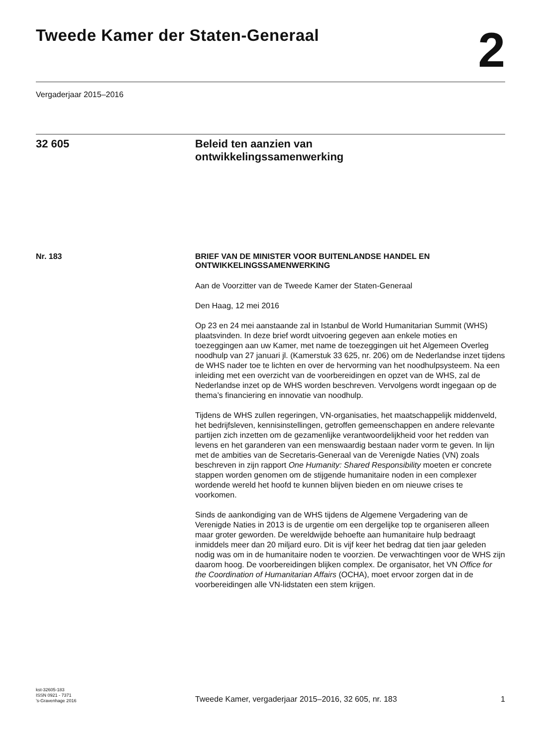Tweede Kamer der Staten-Generaal
2
Vergaderjaar 2015–2016
32 605 Beleid ten aanzien van
ontwikkelingssamenwerking
Nr. 183
BRIEF VAN DE MINISTER VOOR BUITENLANDSE HANDEL EN ONTWIKKELINGSSAMENWERKING
Aan de Voorzitter van de Tweede Kamer der Staten-Generaal
Den Haag, 12 mei 2016
Op 23 en 24 mei aanstaande zal in Istanbul de World Humanitarian Summit (WHS) plaatsvinden. In deze brief wordt uitvoering gegeven aan enkele moties en toezeggingen aan uw Kamer, met name de toezeggingen uit het Algemeen Overleg noodhulp van 27 januari jl. (Kamerstuk 33 625, nr. 206) om de Nederlandse inzet tijdens de WHS nader toe te lichten en over de hervorming van het noodhulpsysteem. Na een inleiding met een overzicht van de voorbereidingen en opzet van de WHS, zal de Nederlandse inzet op de WHS worden beschreven. Vervolgens wordt ingegaan op de thema’s financiering en innovatie van noodhulp.
Tijdens de WHS zullen regeringen, VN-organisaties, het maatschappelijk middenveld, het bedrijfsleven, kennisinstellingen, getroffen gemeenschappen en andere relevante partijen zich inzetten om de gezamenlijke verantwoordelijkheid voor het redden van levens en het garanderen van een menswaardig bestaan nader vorm te geven. In lijn met de ambities van de Secretaris-Generaal van de Verenigde Naties (VN) zoals beschreven in zijn rapport One Humanity: Shared Responsibility moeten er concrete stappen worden genomen om de stijgende humanitaire noden in een complexer wordende wereld het hoofd te kunnen blijven bieden en om nieuwe crises te voorkomen.
Sinds de aankondiging van de WHS tijdens de Algemene Vergadering van de Verenigde Naties in 2013 is de urgentie om een dergelijke top te organiseren alleen maar groter geworden. De wereldwijde behoefte aan humanitaire hulp bedraagt inmiddels meer dan 20 miljard euro. Dit is vijf keer het bedrag dat tien jaar geleden nodig was om in de humanitaire noden te voorzien. De verwachtingen voor de WHS zijn daarom hoog. De voorbereidingen blijken complex. De organisator, het VN Office for the Coordination of Humanitarian Affairs (OCHA), moet ervoor zorgen dat in de voorbereidingen alle VN-lidstaten een stem krijgen.
kst-32605-183
ISSN 0921 - 7371
’s-Gravenhage 2016
Tweede Kamer, vergaderjaar 2015–2016, 32 605, nr. 183
1